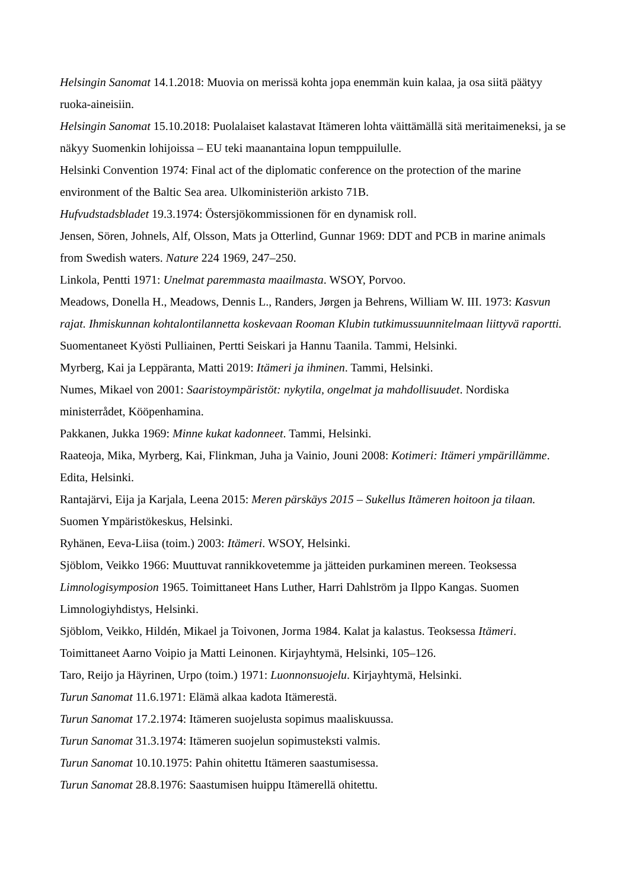Helsingin Sanomat 14.1.2018: Muovia on merissä kohta jopa enemmän kuin kalaa, ja osa siitä päätyy ruoka-aineisiin.
Helsingin Sanomat 15.10.2018: Puolalaiset kalastavat Itämeren lohta väittämällä sitä meritaimeneksi, ja se näkyy Suomenkin lohijoissa – EU teki maanantaina lopun temppuilulle.
Helsinki Convention 1974: Final act of the diplomatic conference on the protection of the marine environment of the Baltic Sea area. Ulkoministeriön arkisto 71B.
Hufvudstadsbladet 19.3.1974: Östersjökommissionen för en dynamisk roll.
Jensen, Sören, Johnels, Alf, Olsson, Mats ja Otterlind, Gunnar 1969: DDT and PCB in marine animals from Swedish waters. Nature 224 1969, 247–250.
Linkola, Pentti 1971: Unelmat paremmasta maailmasta. WSOY, Porvoo.
Meadows, Donella H., Meadows, Dennis L., Randers, Jørgen ja Behrens, William W. III. 1973: Kasvun rajat. Ihmiskunnan kohtalontilannetta koskevaan Rooman Klubin tutkimussuunnitelmaan liittyvä raportti. Suomentaneet Kyösti Pulliainen, Pertti Seiskari ja Hannu Taanila. Tammi, Helsinki.
Myrberg, Kai ja Leppäranta, Matti 2019: Itämeri ja ihminen. Tammi, Helsinki.
Numes, Mikael von 2001: Saaristoympäristöt: nykytila, ongelmat ja mahdollisuudet. Nordiska ministerrådet, Kööpenhamina.
Pakkanen, Jukka 1969: Minne kukat kadonneet. Tammi, Helsinki.
Raateoja, Mika, Myrberg, Kai, Flinkman, Juha ja Vainio, Jouni 2008: Kotimeri: Itämeri ympärillämme. Edita, Helsinki.
Rantajärvi, Eija ja Karjala, Leena 2015: Meren pärskäys 2015 – Sukellus Itämeren hoitoon ja tilaan. Suomen Ympäristökeskus, Helsinki.
Ryhänen, Eeva-Liisa (toim.) 2003: Itämeri. WSOY, Helsinki.
Sjöblom, Veikko 1966: Muuttuvat rannikkovetemme ja jätteiden purkaminen mereen. Teoksessa Limnologisymposion 1965. Toimittaneet Hans Luther, Harri Dahlström ja Ilppo Kangas. Suomen Limnologiyhdistys, Helsinki.
Sjöblom, Veikko, Hildén, Mikael ja Toivonen, Jorma 1984. Kalat ja kalastus. Teoksessa Itämeri. Toimittaneet Aarno Voipio ja Matti Leinonen. Kirjayhtymä, Helsinki, 105–126.
Taro, Reijo ja Häyrinen, Urpo (toim.) 1971: Luonnonsuojelu. Kirjayhtymä, Helsinki.
Turun Sanomat 11.6.1971: Elämä alkaa kadota Itämerestä.
Turun Sanomat 17.2.1974: Itämeren suojelusta sopimus maaliskuussa.
Turun Sanomat 31.3.1974: Itämeren suojelun sopimusteksti valmis.
Turun Sanomat 10.10.1975: Pahin ohitettu Itämeren saastumisessa.
Turun Sanomat 28.8.1976: Saastumisen huippu Itämerellä ohitettu.